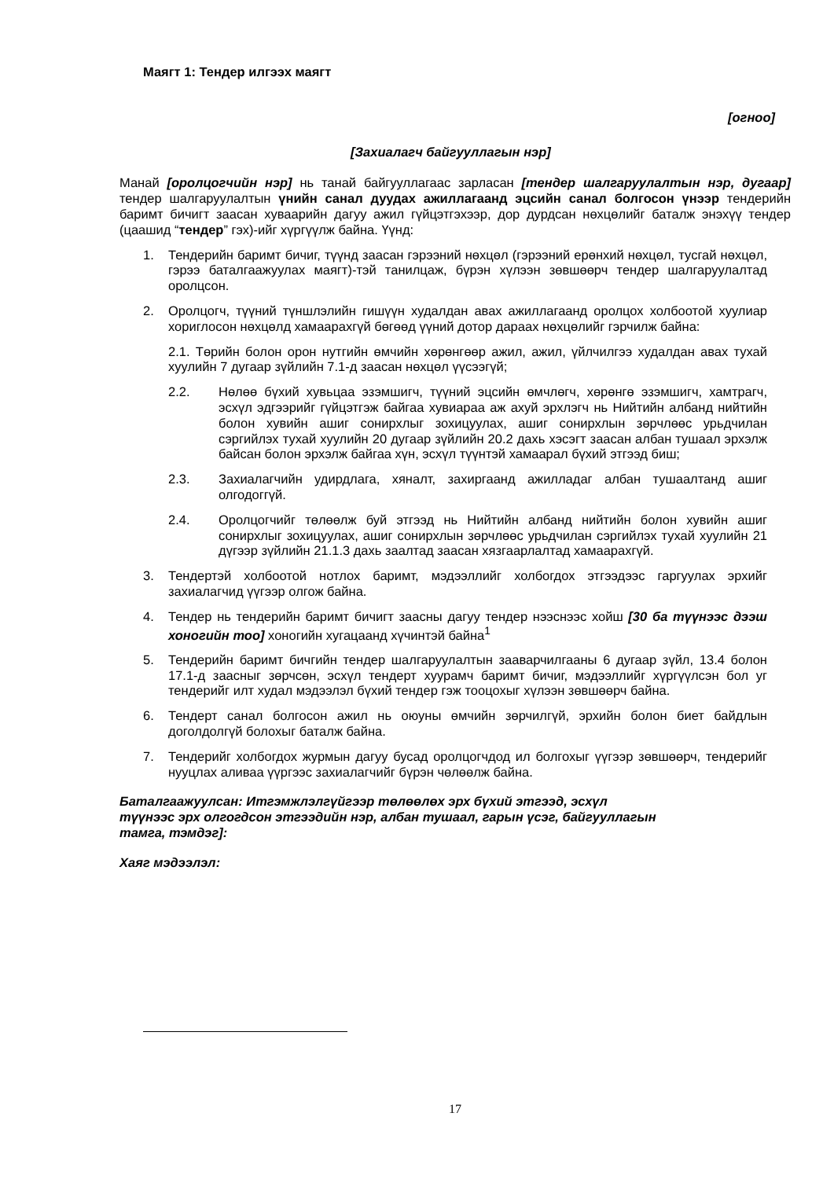Маягт 1: Тендер илгээх маягт
[огноо]
[Захиалагч байгууллагын нэр]
Манай [оролцогчийн нэр] нь танай байгууллагаас зарласан [тендер шалгаруулалтын нэр, дугаар] тендер шалгаруулалтын үнийн санал дуудах ажиллагаанд эцсийн санал болгосон үнээр тендерийн баримт бичигт заасан хуваарийн дагуу ажил гүйцэтгэхээр, дор дурдсан нөхцөлийг баталж энэхүү тендер (цаашид “тендер” гэх)-ийг хүргүүлж байна. Үүнд:
1. Тендерийн баримт бичиг, түүнд заасан гэрээний нөхцөл (гэрээний ерөнхий нөхцөл, тусгай нөхцөл, гэрээ баталгаажуулах маягт)-тэй танилцаж, бүрэн хүлээн зөвшөөрч тендер шалгаруулалтад оролцсон.
2. Оролцогч, түүний түншлэлийн гишүүн худалдан авах ажиллагаанд оролцох холбоотой хуулиар хориглосон нөхцөлд хамаарахгүй бөгөөд үүний дотор дараах нөхцөлийг гэрчилж байна:
2.1. Төрийн болон орон нутгийн өмчийн хөрөнгөөр ажил, ажил, үйлчилгээ худалдан авах тухай хуулийн 7 дугаар зүйлийн 7.1-д заасан нөхцөл үүсээгүй;
2.2. Нөлөө бүхий хувьцаа эзэмшигч, түүний эцсийн өмчлөгч, хөрөнгө эзэмшигч, хамтрагч, эсхүл эдгээрийг гүйцэтгэж байгаа хувиараа аж ахуй эрхлэгч нь Нийтийн албанд нийтийн болон хувийн ашиг сонирхлыг зохицуулах, ашиг сонирхлын зөрчлөөс урьдчилан сэргийлэх тухай хуулийн 20 дугаар зүйлийн 20.2 дахь хэсэгт заасан албан тушаал эрхэлж байсан болон эрхэлж байгаа хүн, эсхүл түүнтэй хамаарал бүхий этгээд биш;
2.3. Захиалагчийн удирдлага, хяналт, захиргаанд ажилладаг албан тушаалтанд ашиг олгодоггүй.
2.4. Оролцогчийг төлөөлж буй этгээд нь Нийтийн албанд нийтийн болон хувийн ашиг сонирхлыг зохицуулах, ашиг сонирхлын зөрчлөөс урьдчилан сэргийлэх тухай хуулийн 21 дүгээр зүйлийн 21.1.3 дахь заалтад заасан хязгаарлалтад хамаарахгүй.
3. Тендертэй холбоотой нотлох баримт, мэдээллийг холбогдох этгээдээс гаргуулах эрхийг захиалагчид үүгээр олгож байна.
4. Тендер нь тендерийн баримт бичигт заасны дагуу тендер нээснээс хойш [30 ба түүнээс дээш хоногийн тоо] хоногийн хугацаанд хүчинтэй байна<sup>1</sup>
5. Тендерийн баримт бичгийн тендер шалгаруулалтын зааварчилгааны 6 дугаар зүйл, 13.4 болон 17.1-д заасныг зөрчсөн, эсхүл тендерт хуурамч баримт бичиг, мэдээллийг хүргүүлсэн бол уг тендерийг илт худал мэдээлэл бүхий тендер гэж тооцохыг хүлээн зөвшөөрч байна.
6. Тендерт санал болгосон ажил нь оюуны өмчийн зөрчилгүй, эрхийн болон биет байдлын доголдолгүй болохыг баталж байна.
7. Тендерийг холбогдох журмын дагуу бусад оролцогчдод ил болгохыг үүгээр зөвшөөрч, тендерийг нууцлах аливаа үүргээс захиалагчийг бүрэн чөлөөлж байна.
Баталгаажуулсан: Итгэмжлэлгүйгээр төлөөлөх эрх бүхий этгээд, эсхүл
түүнээс эрх олгогдсон этгээдийн нэр, албан тушаал, гарын үсэг, байгууллагын
тамга, тэмдэг]:
Хаяг мэдээлэл:
17